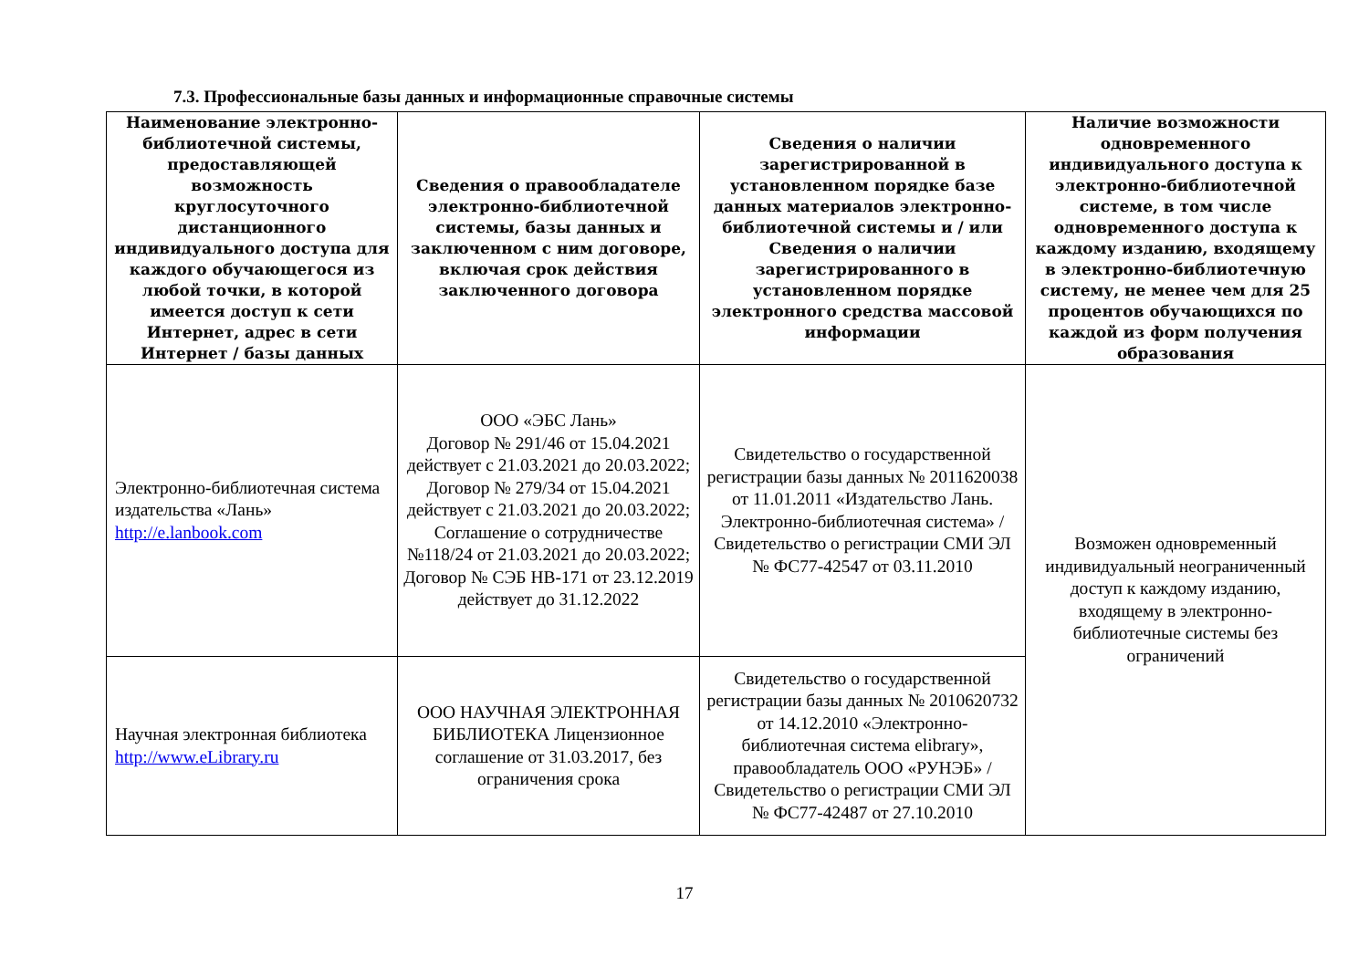7.3. Профессиональные базы данных и информационные справочные системы
| Наименование электронно-библиотечной системы, предоставляющей возможность круглосуточного дистанционного индивидуального доступа для каждого обучающегося из любой точки, в которой имеется доступ к сети Интернет, адрес в сети Интернет / базы данных | Сведения о правообладателе электронно-библиотечной системы, базы данных и заключенном с ним договоре, включая срок действия заключенного договора | Сведения о наличии зарегистрированной в установленном порядке базе данных материалов электронно-библиотечной системы и / или Сведения о наличии зарегистрированного в установленном порядке электронного средства массовой информации | Наличие возможности одновременного индивидуального доступа к электронно-библиотечной системе, в том числе одновременного доступа к каждому изданию, входящему в электронно-библиотечную систему, не менее чем для 25 процентов обучающихся по каждой из форм получения образования |
| --- | --- | --- | --- |
| Электронно-библиотечная система издательства «Лань» http://e.lanbook.com | ООО «ЭБС Лань» Договор № 291/46 от 15.04.2021 действует с 21.03.2021 до 20.03.2022; Договор № 279/34 от 15.04.2021 действует с 21.03.2021 до 20.03.2022; Соглашение о сотрудничестве №118/24 от 21.03.2021 до 20.03.2022; Договор № СЭБ НВ-171 от 23.12.2019 действует до 31.12.2022 | Свидетельство о государственной регистрации базы данных № 2011620038 от 11.01.2011 «Издательство Лань. Электронно-библиотечная система» / Свидетельство о регистрации СМИ ЭЛ № ФС77-42547 от 03.11.2010 | Возможен одновременный индивидуальный неограниченный доступ к каждому изданию, входящему в электронно-библиотечные системы без ограничений |
| Научная электронная библиотека http://www.eLibrary.ru | ООО НАУЧНАЯ ЭЛЕКТРОННАЯ БИБЛИОТЕКА Лицензионное соглашение от 31.03.2017, без ограничения срока | Свидетельство о государственной регистрации базы данных № 2010620732 от 14.12.2010 «Электронно-библиотечная система elibrary», правообладатель ООО «РУНЭБ» / Свидетельство о регистрации СМИ ЭЛ № ФС77-42487 от 27.10.2010 | |
17